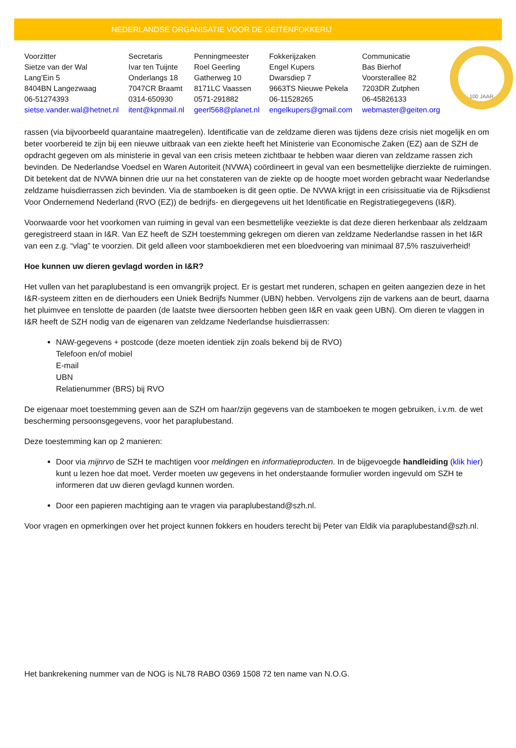NEDERLANDSE ORGANISATIE VOOR DE GEITENFOKKERIJ
| Voorzitter | Secretaris | Penningmeester | Fokkerijzaken | Communicatie |
| Sietze van der Wal | Ivar ten Tuijnte | Roel Geerling | Engel Kupers | Bas Bierhof |
| Lang’Ein 5 | Onderlangs 18 | Gatherweg 10 | Dwarsdiep 7 | Voorsterallee 82 |
| 8404BN Langezwaag | 7047CR Braamt | 8171LC Vaassen | 9663TS Nieuwe Pekela | 7203DR Zutphen |
| 06-51274393 | 0314-650930 | 0571-291882 | 06-11528265 | 06-45826133 |
| sietse.vander.wal@hetnet.nl | itent@kpnmail.nl | geerl568@planet.nl | engelkupers@gmail.com | webmaster@geiten.org |
100 JAAR
rassen (via bijvoorbeeld quarantaine maatregelen). Identificatie van de zeldzame dieren was tijdens deze crisis niet mogelijk en om beter voorbereid te zijn bij een nieuwe uitbraak van een ziekte heeft het Ministerie van Economische Zaken (EZ) aan de SZH de opdracht gegeven om als ministerie in geval van een crisis meteen zichtbaar te hebben waar dieren van zeldzame rassen zich bevinden. De Nederlandse Voedsel en Waren Autoriteit (NVWA) coördineert in geval van een besmettelijke dierziekte de ruimingen. Dit betekent dat de NVWA binnen drie uur na het constateren van de ziekte op de hoogte moet worden gebracht waar Nederlandse zeldzame huisdierrassen zich bevinden. Via de stamboeken is dit geen optie. De NVWA krijgt in een crisissituatie via de Rijksdienst Voor Ondernemend Nederland (RVO (EZ)) de bedrijfs- en diergegevens uit het Identificatie en Registratiegegevens (I&R).
Voorwaarde voor het voorkomen van ruiming in geval van een besmettelijke veeziekte is dat deze dieren herkenbaar als zeldzaam geregistreerd staan in I&R. Van EZ heeft de SZH toestemming gekregen om dieren van zeldzame Nederlandse rassen in het I&R van een z.g. “vlag” te voorzien. Dit geld alleen voor stamboekdieren met een bloedvoering van minimaal 87,5% raszuiverheid!
Hoe kunnen uw dieren gevlagd worden in I&R?
Het vullen van het paraplubestand is een omvangrijk project. Er is gestart met runderen, schapen en geiten aangezien deze in het I&R-systeem zitten en de dierhouders een Uniek Bedrijfs Nummer (UBN) hebben. Vervolgens zijn de varkens aan de beurt, daarna het pluimvee en tenslotte de paarden (de laatste twee diersoorten hebben geen I&R en vaak geen UBN). Om dieren te vlaggen in I&R heeft de SZH nodig van de eigenaren van zeldzame Nederlandse huisdierrassen:
NAW-gegevens + postcode (deze moeten identiek zijn zoals bekend bij de RVO)
Telefoon en/of mobiel
E-mail
UBN
Relatienummer (BRS) bij RVO
De eigenaar moet toestemming geven aan de SZH om haar/zijn gegevens van de stamboeken te mogen gebruiken, i.v.m. de wet bescherming persoonsgegevens, voor het paraplubestand.
Deze toestemming kan op 2 manieren:
Door via mijnrvo de SZH te machtigen voor meldingen en informatieproducten. In de bijgevoegde handleiding (klik hier) kunt u lezen hoe dat moet. Verder moeten uw gegevens in het onderstaande formulier worden ingevuld om SZH te informeren dat uw dieren gevlagd kunnen worden.
Door een papieren machtiging aan te vragen via paraplubestand@szh.nl.
Voor vragen en opmerkingen over het project kunnen fokkers en houders terecht bij Peter van Eldik via paraplubestand@szh.nl.
Het bankrekening nummer van de NOG is NL78 RABO 0369 1508 72 ten name van N.O.G.